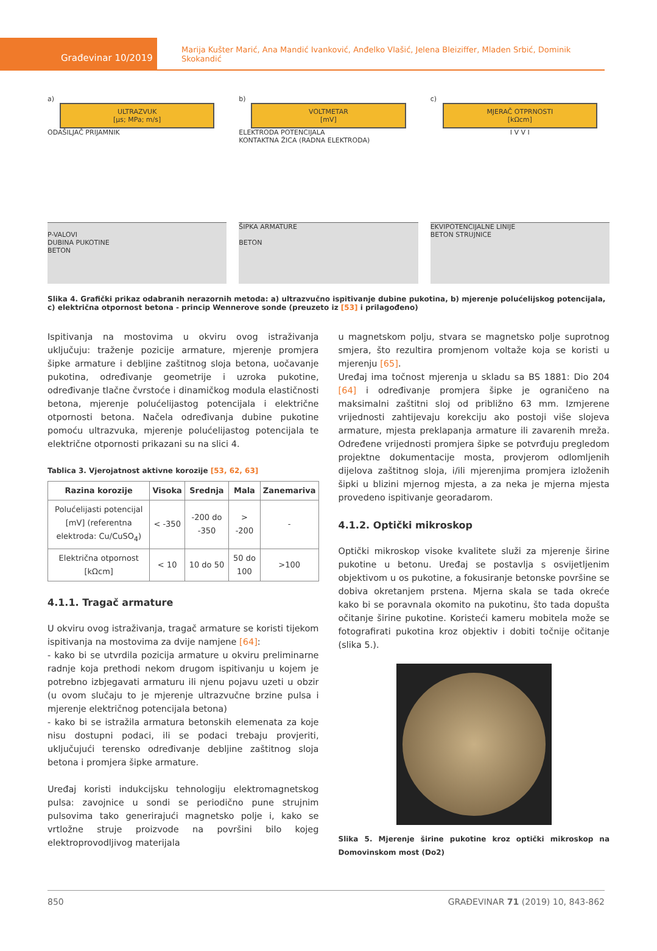Građevinar 10/2019
Marija Kušter Marić, Ana Mandić Ivanković, Anđelko Vlašić, Jelena Bleiziffer, Mladen Srbić, Dominik Skokandić
a)
ULTRAZVUK
[μs; MPa; m/s]
ODAŠILJAČ PRIJAMNIK
P-VALOVI
DUBINA PUKOTINE
BETON
b)
VOLTMETAR
[mV]
ELEKTRODA POTENCIJALA
KONTAKTNA ŽICA (RADNA ELEKTRODA)
ŠIPKA ARMATURE
BETON
c)
MJERAČ OTPRNOSTI
[kΩcm]
I V V I
EKVIPOTENCIJALNE LINIJE
BETON STRUJNICE
Slika 4. Grafički prikaz odabranih nerazornih metoda: a) ultrazvučno ispitivanje dubine pukotina, b) mjerenje polućelijskog potencijala, c) električna otpornost betona - princip Wennerove sonde (preuzeto iz [53] i prilagođeno)
Ispitivanja na mostovima u okviru ovog istraživanja uključuju: traženje pozicije armature, mjerenje promjera šipke armature i debljine zaštitnog sloja betona, uočavanje pukotina, određivanje geometrije i uzroka pukotine, određivanje tlačne čvrstoće i dinamičkog modula elastičnosti betona, mjerenje polućelijastog potencijala i električne otpornosti betona. Načela određivanja dubine pukotine pomoću ultrazvuka, mjerenje polućelijastog potencijala te električne otpornosti prikazani su na slici 4.
Tablica 3. Vjerojatnost aktivne korozije [53, 62, 63]
| Razina korozije | Visoka | Srednja | Mala | Zanemariva |
| --- | --- | --- | --- | --- |
| Polućelijasti potencijal [mV] (referentna elektroda: Cu/CuSO<sub>4</sub>) | < -350 | -200 do -350 | > -200 | - |
| Električna otpornost [kΩcm] | < 10 | 10 do 50 | 50 do 100 | >100 |
4.1.1. Tragač armature
U okviru ovog istraživanja, tragač armature se koristi tijekom ispitivanja na mostovima za dvije namjene [64]:
- kako bi se utvrdila pozicija armature u okviru preliminarne radnje koja prethodi nekom drugom ispitivanju u kojem je potrebno izbjegavati armaturu ili njenu pojavu uzeti u obzir (u ovom slučaju to je mjerenje ultrazvučne brzine pulsa i mjerenje električnog potencijala betona)
- kako bi se istražila armatura betonskih elemenata za koje nisu dostupni podaci, ili se podaci trebaju provjeriti, uključujući terensko određivanje debljine zaštitnog sloja betona i promjera šipke armature.
Uređaj koristi indukcijsku tehnologiju elektromagnetskog pulsa: zavojnice u sondi se periodično pune strujnim pulsovima tako generirajući magnetsko polje i, kako se vrtložne struje proizvode na površini bilo kojeg elektroprovodljivog materijala
u magnetskom polju, stvara se magnetsko polje suprotnog smjera, što rezultira promjenom voltaže koja se koristi u mjerenju [65].
Uređaj ima točnost mjerenja u skladu sa BS 1881: Dio 204 [64] i određivanje promjera šipke je ograničeno na maksimalni zaštitni sloj od približno 63 mm. Izmjerene vrijednosti zahtijevaju korekciju ako postoji više slojeva armature, mjesta preklapanja armature ili zavarenih mreža. Određene vrijednosti promjera šipke se potvrđuju pregledom projektne dokumentacije mosta, provjerom odlomljenih dijelova zaštitnog sloja, i/ili mjerenjima promjera izloženih šipki u blizini mjernog mjesta, a za neka je mjerna mjesta provedeno ispitivanje georadarom.
4.1.2. Optički mikroskop
Optički mikroskop visoke kvalitete služi za mjerenje širine pukotine u betonu. Uređaj se postavlja s osvijetljenim objektivom u os pukotine, a fokusiranje betonske površine se dobiva okretanjem prstena. Mjerna skala se tada okreće kako bi se poravnala okomito na pukotinu, što tada dopušta očitanje širine pukotine. Koristeći kameru mobitela može se fotografirati pukotina kroz objektiv i dobiti točnije očitanje (slika 5.).
Slika 5. Mjerenje širine pukotine kroz optički mikroskop na Domovinskom most (Do2)
850 GRAĐEVINAR 71 (2019) 10, 843-862